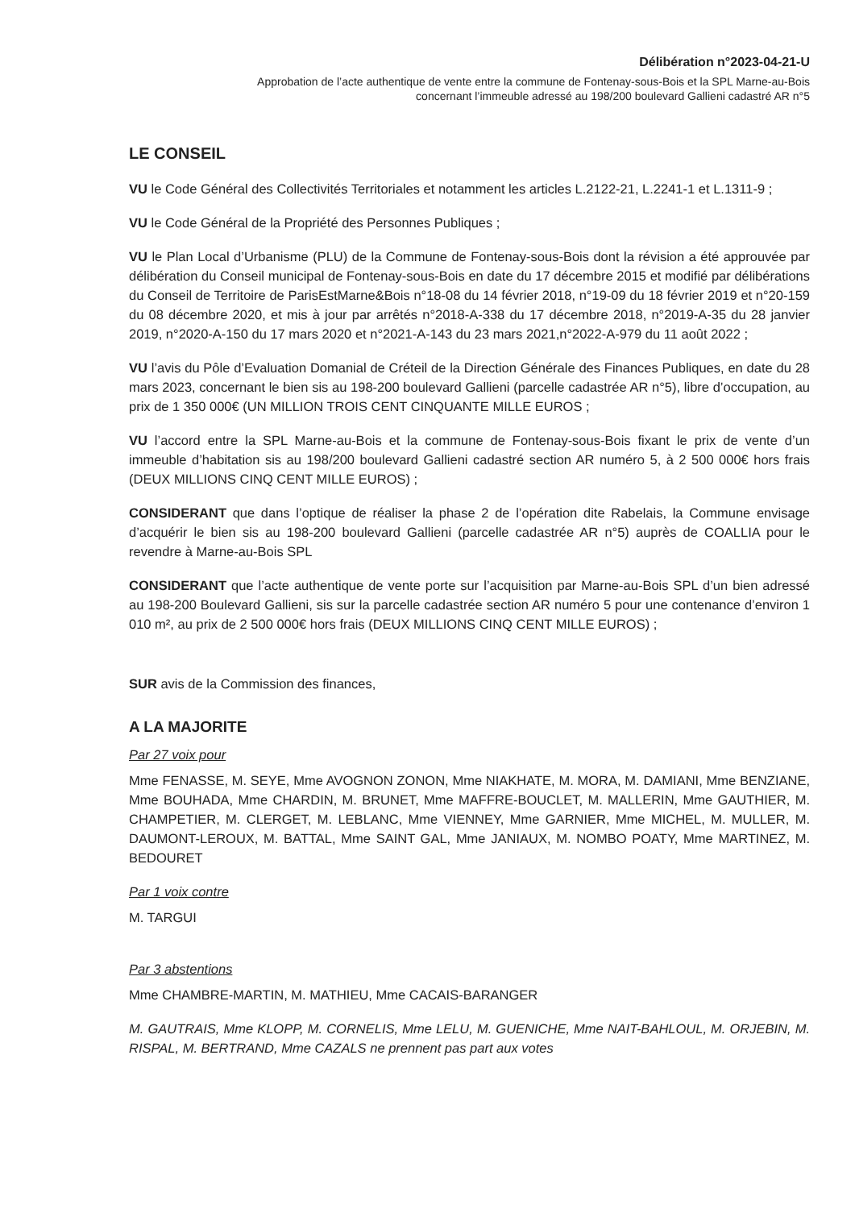Délibération n°2023-04-21-U
Approbation de l’acte authentique de vente entre la commune de Fontenay-sous-Bois et la SPL Marne-au-Bois
concernant l’immeuble adressé au 198/200 boulevard Gallieni cadastré AR n°5
LE CONSEIL
VU le Code Général des Collectivités Territoriales et notamment les articles L.2122-21, L.2241-1 et L.1311-9 ;
VU le Code Général de la Propriété des Personnes Publiques ;
VU le Plan Local d’Urbanisme (PLU) de la Commune de Fontenay-sous-Bois dont la révision a été approuvée par délibération du Conseil municipal de Fontenay-sous-Bois en date du 17 décembre 2015 et modifié par délibérations du Conseil de Territoire de ParisEstMarne&Bois n°18-08 du 14 février 2018, n°19-09 du 18 février 2019 et n°20-159 du 08 décembre 2020, et mis à jour par arrêtés n°2018-A-338 du 17 décembre 2018, n°2019-A-35 du 28 janvier 2019, n°2020-A-150 du 17 mars 2020 et n°2021-A-143 du 23 mars 2021,n°2022-A-979 du 11 août 2022 ;
VU l’avis du Pôle d’Evaluation Domanial de Créteil de la Direction Générale des Finances Publiques, en date du 28 mars 2023, concernant le bien sis au 198-200 boulevard Gallieni (parcelle cadastrée AR n°5), libre d’occupation, au prix de 1 350 000€ (UN MILLION TROIS CENT CINQUANTE MILLE EUROS ;
VU l’accord entre la SPL Marne-au-Bois et la commune de Fontenay-sous-Bois fixant le prix de vente d’un immeuble d’habitation sis au 198/200 boulevard Gallieni cadastré section AR numéro 5, à 2 500 000€ hors frais (DEUX MILLIONS CINQ CENT MILLE EUROS) ;
CONSIDERANT que dans l’optique de réaliser la phase 2 de l’opération dite Rabelais, la Commune envisage d’acquérir le bien sis au 198-200 boulevard Gallieni (parcelle cadastrée AR n°5) auprès de COALLIA pour le revendre à Marne-au-Bois SPL
CONSIDERANT que l’acte authentique de vente porte sur l’acquisition par Marne-au-Bois SPL d’un bien adressé au 198-200 Boulevard Gallieni, sis sur la parcelle cadastrée section AR numéro 5 pour une contenance d’environ 1 010 m², au prix de 2 500 000€ hors frais (DEUX MILLIONS CINQ CENT MILLE EUROS) ;
SUR avis de la Commission des finances,
A LA MAJORITE
Par 27 voix pour
Mme FENASSE, M. SEYE, Mme AVOGNON ZONON, Mme NIAKHATE, M. MORA, M. DAMIANI, Mme BENZIANE, Mme BOUHADA, Mme CHARDIN, M. BRUNET, Mme MAFFRE-BOUCLET, M. MALLERIN, Mme GAUTHIER, M. CHAMPETIER, M. CLERGET, M. LEBLANC, Mme VIENNEY, Mme GARNIER, Mme MICHEL, M. MULLER, M. DAUMONT-LEROUX, M. BATTAL, Mme SAINT GAL, Mme JANIAUX, M. NOMBO POATY, Mme MARTINEZ, M. BEDOURET
Par 1 voix contre
M. TARGUI
Par 3 abstentions
Mme CHAMBRE-MARTIN, M. MATHIEU, Mme CACAIS-BARANGER
M. GAUTRAIS, Mme KLOPP, M. CORNELIS, Mme LELU, M. GUENICHE, Mme NAIT-BAHLOUL, M. ORJEBIN, M. RISPAL, M. BERTRAND, Mme CAZALS ne prennent pas part aux votes